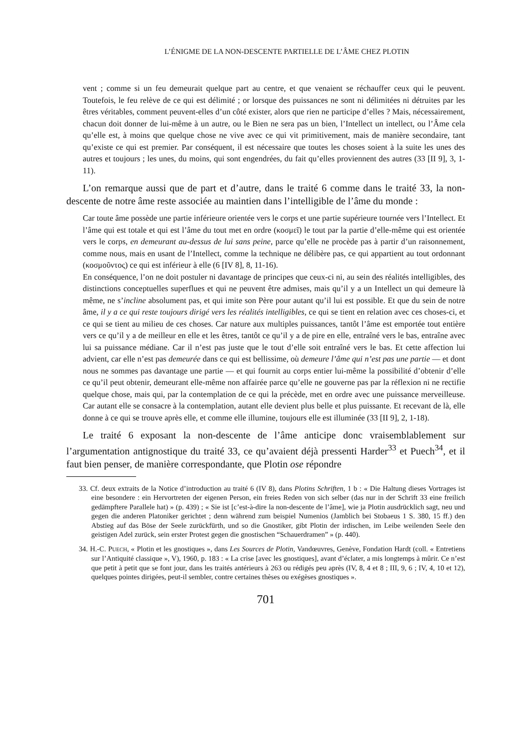L’ÉNIGME DE LA NON-DESCENTE PARTIELLE DE L’ÂME CHEZ PLOTIN
vent ; comme si un feu demeurait quelque part au centre, et que venaient se réchauffer ceux qui le peuvent. Toutefois, le feu relève de ce qui est délimité ; or lorsque des puissances ne sont ni délimitées ni détruites par les êtres véritables, comment peuvent-elles d’un côté exister, alors que rien ne participe d’elles ? Mais, nécessairement, chacun doit donner de lui-même à un autre, ou le Bien ne sera pas un bien, l’Intellect un intellect, ou l’Âme cela qu’elle est, à moins que quelque chose ne vive avec ce qui vit primitivement, mais de manière secondaire, tant qu’existe ce qui est premier. Par conséquent, il est nécessaire que toutes les choses soient à la suite les unes des autres et toujours ; les unes, du moins, qui sont engendrées, du fait qu’elles proviennent des autres (33 [II 9], 3, 1-11).
L’on remarque aussi que de part et d’autre, dans le traité 6 comme dans le traité 33, la non-descente de notre âme reste associée au maintien dans l’intelligible de l’âme du monde :
Car toute âme possède une partie inférieure orientée vers le corps et une partie supérieure tournée vers l’Intellect. Et l’âme qui est totale et qui est l’âme du tout met en ordre (κοσμεῖ) le tout par la partie d’elle-même qui est orientée vers le corps, en demeurant au-dessus de lui sans peine, parce qu’elle ne procède pas à partir d’un raisonnement, comme nous, mais en usant de l’Intellect, comme la technique ne délibère pas, ce qui appartient au tout ordonnant (κοσμοῦντος) ce qui est inférieur à elle (6 [IV 8], 8, 11-16).
En conséquence, l’on ne doit postuler ni davantage de principes que ceux-ci ni, au sein des réalités intelligibles, des distinctions conceptuelles superflues et qui ne peuvent être admises, mais qu’il y a un Intellect un qui demeure là même, ne s’incline absolument pas, et qui imite son Père pour autant qu’il lui est possible. Et que du sein de notre âme, il y a ce qui reste toujours dirigé vers les réalités intelligibles, ce qui se tient en relation avec ces choses-ci, et ce qui se tient au milieu de ces choses. Car nature aux multiples puissances, tantôt l’âme est emportée tout entière vers ce qu’il y a de meilleur en elle et les êtres, tantôt ce qu’il y a de pire en elle, entraîné vers le bas, entraîne avec lui sa puissance médiane. Car il n’est pas juste que le tout d’elle soit entraîné vers le bas. Et cette affection lui advient, car elle n’est pas demeurée dans ce qui est bellissime, où demeure l’âme qui n’est pas une partie — et dont nous ne sommes pas davantage une partie — et qui fournit au corps entier lui-même la possibilité d’obtenir d’elle ce qu’il peut obtenir, demeurant elle-même non affairée parce qu’elle ne gouverne pas par la réflexion ni ne rectifie quelque chose, mais qui, par la contemplation de ce qui la précède, met en ordre avec une puissance merveilleuse. Car autant elle se consacre à la contemplation, autant elle devient plus belle et plus puissante. Et recevant de là, elle donne à ce qui se trouve après elle, et comme elle illumine, toujours elle est illuminée (33 [II 9], 2, 1-18).
Le traité 6 exposant la non-descente de l’âme anticipe donc vraisemblablement sur l’argumentation antignostique du traité 33, ce qu’avaient déjà pressenti Harder<sup>33</sup> et Puech<sup>34</sup>, et il faut bien penser, de manière correspondante, que Plotin ose répondre
33. Cf. deux extraits de la Notice d’introduction au traité 6 (IV 8), dans Plotins Schriften, 1 b : « Die Haltung dieses Vortrages ist eine besondere : ein Hervortreten der eigenen Person, ein freies Reden von sich selber (das nur in der Schrift 33 eine freilich gedämpftere Parallele hat) » (p. 439) ; « Sie ist [c’est-à-dire la non-descente de l’âme], wie ja Plotin ausdrücklich sagt, neu und gegen die anderen Platoniker gerichtet ; denn während zum beispiel Numenios (Jamblich bei Stobaeus 1 S. 380, 15 ff.) den Abstieg auf das Böse der Seele zurückfürth, und so die Gnostiker, gibt Plotin der irdischen, im Leibe weilenden Seele den geistigen Adel zurück, sein erster Protest gegen die gnostischen “Schauerdramen” » (p. 440).
34. H.-C. PUECH, « Plotin et les gnostiques », dans Les Sources de Plotin, Vandœuvres, Genève, Fondation Hardt (coll. « Entretiens sur l’Antiquité classique », V), 1960, p. 183 : « La crise [avec les gnostiques], avant d’éclater, a mis longtemps à mûrir. Ce n’est que petit à petit que se font jour, dans les traités antérieurs à 263 ou rédigés peu après (IV, 8, 4 et 8 ; III, 9, 6 ; IV, 4, 10 et 12), quelques pointes dirigées, peut-il sembler, contre certaines thèses ou exégèses gnostiques ».
701